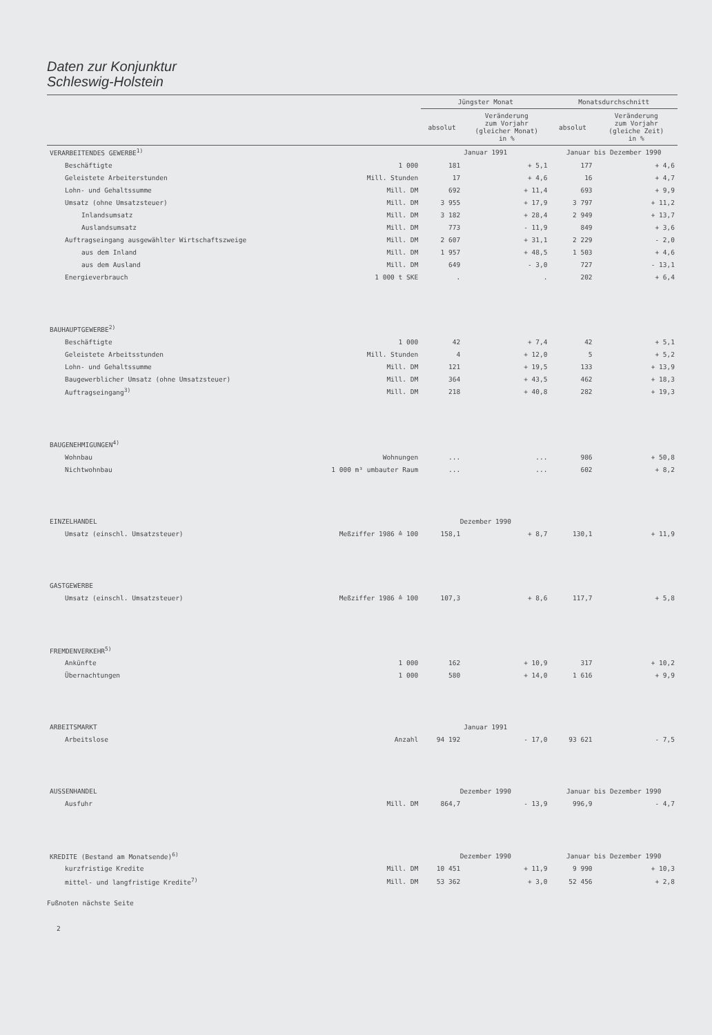Daten zur Konjunktur
Schleswig-Holstein
| | | Jüngster Monat | | Monatsdurchschnitt | |
| --- | --- | --- | --- | --- | --- |
| | | absolut | Veränderung zum Vorjahr (gleicher Monat) in % | absolut | Veränderung zum Vorjahr (gleiche Zeit) in % |
| VERARBEITENDES GEWERBE<sup>1)</sup> | | Januar 1991 | | Januar bis Dezember 1990 | |
| Beschäftigte | 1 000 | 181 | + 5,1 | 177 | + 4,6 |
| Geleistete Arbeiterstunden | Mill. Stunden | 17 | + 4,6 | 16 | + 4,7 |
| Lohn- und Gehaltssumme | Mill. DM | 692 | + 11,4 | 693 | + 9,9 |
| Umsatz (ohne Umsatzsteuer) | Mill. DM | 3 955 | + 17,9 | 3 797 | + 11,2 |
| Inlandsumsatz | Mill. DM | 3 182 | + 28,4 | 2 949 | + 13,7 |
| Auslandsumsatz | Mill. DM | 773 | - 11,9 | 849 | + 3,6 |
| Auftragseingang ausgewählter Wirtschaftszweige | Mill. DM | 2 607 | + 31,1 | 2 229 | - 2,0 |
| aus dem Inland | Mill. DM | 1 957 | + 48,5 | 1 503 | + 4,6 |
| aus dem Ausland | Mill. DM | 649 | - 3,0 | 727 | - 13,1 |
| Energieverbrauch | 1 000 t SKE | . | . | 202 | + 6,4 |
| BAUHAUPTGEWERBE<sup>2)</sup> | | | | | |
| Beschäftigte | 1 000 | 42 | + 7,4 | 42 | + 5,1 |
| Geleistete Arbeitsstunden | Mill. Stunden | 4 | + 12,0 | 5 | + 5,2 |
| Lohn- und Gehaltssumme | Mill. DM | 121 | + 19,5 | 133 | + 13,9 |
| Baugewerblicher Umsatz (ohne Umsatzsteuer) | Mill. DM | 364 | + 43,5 | 462 | + 18,3 |
| Auftragseingang<sup>3)</sup> | Mill. DM | 218 | + 40,8 | 282 | + 19,3 |
| BAUGENEHMIGUNGEN<sup>4)</sup> | | | | | |
| Wohnbau | Wohnungen | ... | ... | 986 | + 50,8 |
| Nichtwohnbau | 1 000 m³ umbauter Raum | ... | ... | 602 | + 8,2 |
| EINZELHANDEL | | Dezember 1990 | | | |
| Umsatz (einschl. Umsatzsteuer) | Meßziffer 1986 ≙ 100 | 158,1 | + 8,7 | 130,1 | + 11,9 |
| GASTGEWERBE | | | | | |
| Umsatz (einschl. Umsatzsteuer) | Meßziffer 1986 ≙ 100 | 107,3 | + 8,6 | 117,7 | + 5,8 |
| FREMDENVERKEHR<sup>5)</sup> | | | | | |
| Ankünfte | 1 000 | 162 | + 10,9 | 317 | + 10,2 |
| Übernachtungen | 1 000 | 580 | + 14,0 | 1 616 | + 9,9 |
| ARBEITSMARKT | | Januar 1991 | | | |
| Arbeitslose | Anzahl | 94 192 | - 17,0 | 93 621 | - 7,5 |
| AUSSENHANDEL | | Dezember 1990 | | Januar bis Dezember 1990 | |
| Ausfuhr | Mill. DM | 864,7 | - 13,9 | 996,9 | - 4,7 |
| KREDITE (Bestand am Monatsende)<sup>6)</sup> | | Dezember 1990 | | Januar bis Dezember 1990 | |
| kurzfristige Kredite | Mill. DM | 10 451 | + 11,9 | 9 990 | + 10,3 |
| mittel- und langfristige Kredite<sup>7)</sup> | Mill. DM | 53 362 | + 3,0 | 52 456 | + 2,8 |
Fußnoten nächste Seite
2